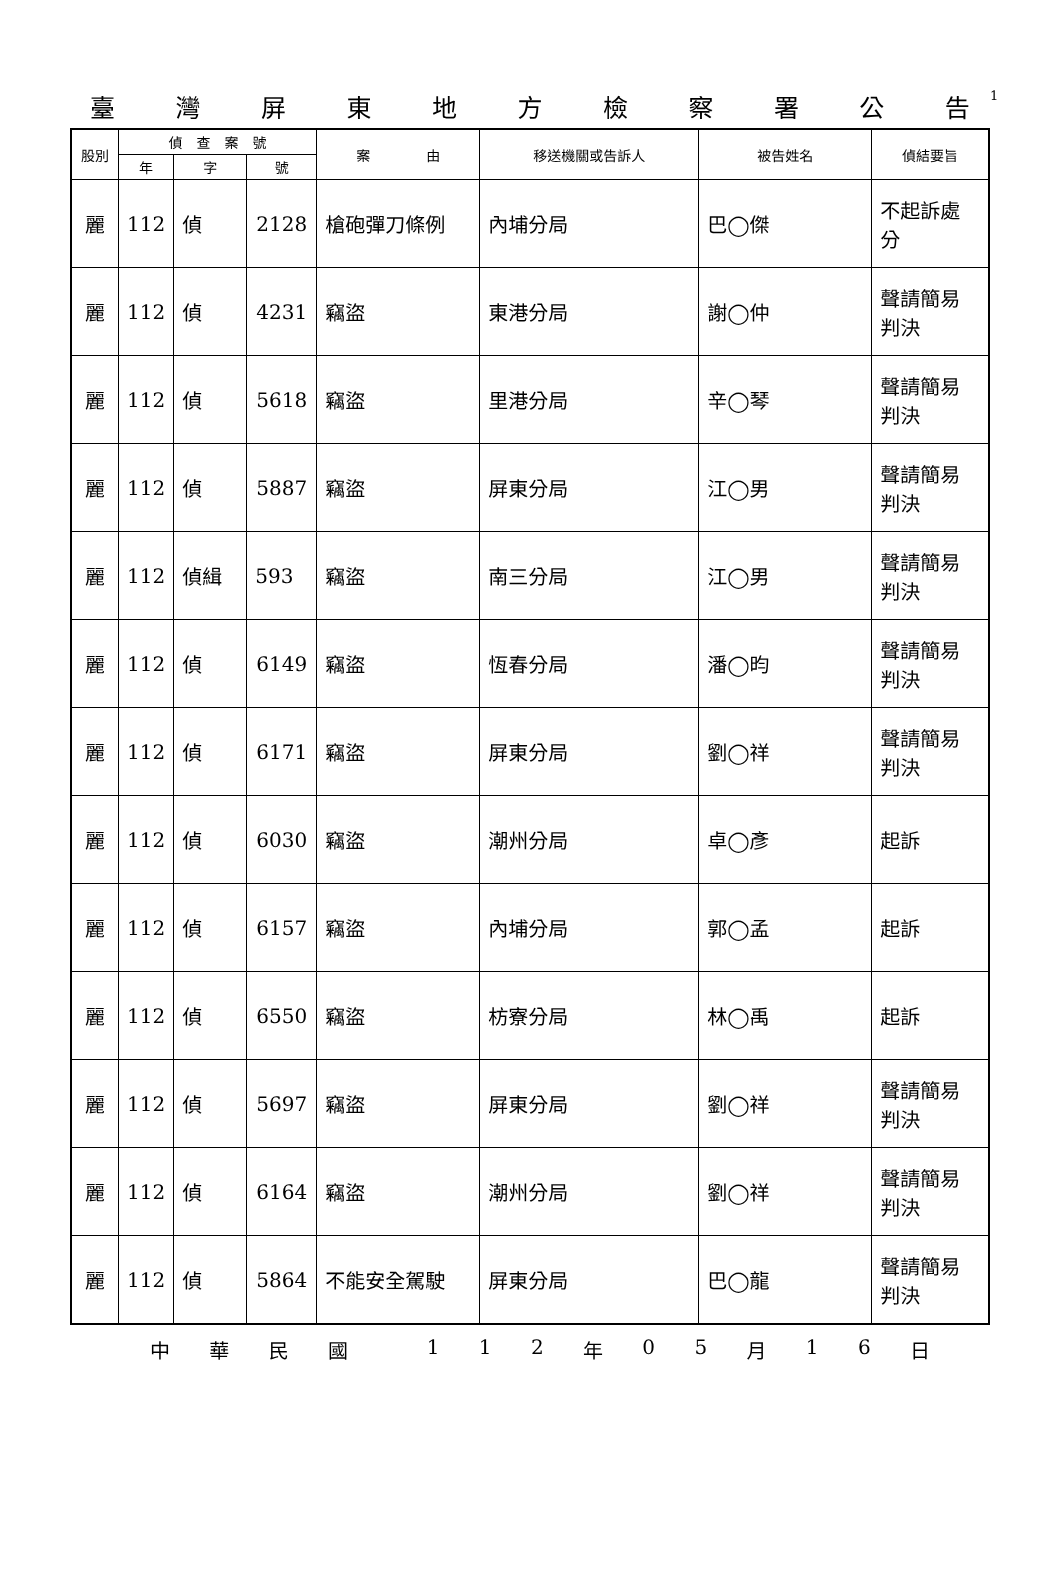1
臺灣屏東地方檢察署公告
| 股別 | 偵 查 案 號 | | | 案 由 | 移送機關或告訴人 | 被告姓名 | 偵結要旨 |
| --- | --- | --- | --- | --- | --- | --- | --- |
| | 年 | 字 | 號 | | | | |
| 麗 | 112 | 偵 | 2128 | 槍砲彈刀條例 | 內埔分局 | 巴◯傑 | 不起訴處分 |
| 麗 | 112 | 偵 | 4231 | 竊盜 | 東港分局 | 謝◯仲 | 聲請簡易判決 |
| 麗 | 112 | 偵 | 5618 | 竊盜 | 里港分局 | 辛◯琴 | 聲請簡易判決 |
| 麗 | 112 | 偵 | 5887 | 竊盜 | 屏東分局 | 江◯男 | 聲請簡易判決 |
| 麗 | 112 | 偵緝 | 593 | 竊盜 | 南三分局 | 江◯男 | 聲請簡易判決 |
| 麗 | 112 | 偵 | 6149 | 竊盜 | 恆春分局 | 潘◯昀 | 聲請簡易判決 |
| 麗 | 112 | 偵 | 6171 | 竊盜 | 屏東分局 | 劉◯祥 | 聲請簡易判決 |
| 麗 | 112 | 偵 | 6030 | 竊盜 | 潮州分局 | 卓◯彥 | 起訴 |
| 麗 | 112 | 偵 | 6157 | 竊盜 | 內埔分局 | 郭◯孟 | 起訴 |
| 麗 | 112 | 偵 | 6550 | 竊盜 | 枋寮分局 | 林◯禹 | 起訴 |
| 麗 | 112 | 偵 | 5697 | 竊盜 | 屏東分局 | 劉◯祥 | 聲請簡易判決 |
| 麗 | 112 | 偵 | 6164 | 竊盜 | 潮州分局 | 劉◯祥 | 聲請簡易判決 |
| 麗 | 112 | 偵 | 5864 | 不能安全駕駛 | 屏東分局 | 巴◯龍 | 聲請簡易判決 |
中華民國 112 年 05 月 16 日